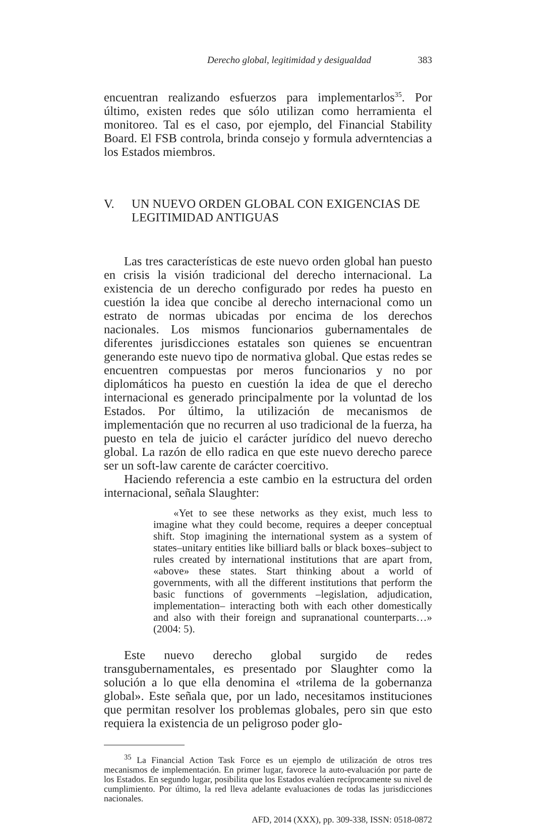Derecho global, legitimidad y desigualdad 383
encuentran realizando esfuerzos para implementarlos<sup>35</sup>. Por último, existen redes que sólo utilizan como herramienta el monitoreo. Tal es el caso, por ejemplo, del Financial Stability Board. El FSB controla, brinda consejo y formula adverntencias a los Estados miembros.
V. UN NUEVO ORDEN GLOBAL CON EXIGENCIAS DE LEGITIMIDAD ANTIGUAS
Las tres características de este nuevo orden global han puesto en crisis la visión tradicional del derecho internacional. La existencia de un derecho configurado por redes ha puesto en cuestión la idea que concibe al derecho internacional como un estrato de normas ubicadas por encima de los derechos nacionales. Los mismos funcionarios gubernamentales de diferentes jurisdicciones estatales son quienes se encuentran generando este nuevo tipo de normativa global. Que estas redes se encuentren compuestas por meros funcionarios y no por diplomáticos ha puesto en cuestión la idea de que el derecho internacional es generado principalmente por la voluntad de los Estados. Por último, la utilización de mecanismos de implementación que no recurren al uso tradicional de la fuerza, ha puesto en tela de juicio el carácter jurídico del nuevo derecho global. La razón de ello radica en que este nuevo derecho parece ser un soft-law carente de carácter coercitivo.
Haciendo referencia a este cambio en la estructura del orden internacional, señala Slaughter:
«Yet to see these networks as they exist, much less to imagine what they could become, requires a deeper conceptual shift. Stop imagining the international system as a system of states–unitary entities like billiard balls or black boxes–subject to rules created by international institutions that are apart from, «above» these states. Start thinking about a world of governments, with all the different institutions that perform the basic functions of governments –legislation, adjudication, implementation– interacting both with each other domestically and also with their foreign and supranational counterparts…» (2004: 5).
Este nuevo derecho global surgido de redes transgubernamentales, es presentado por Slaughter como la solución a lo que ella denomina el «trilema de la gobernanza global». Este señala que, por un lado, necesitamos instituciones que permitan resolver los problemas globales, pero sin que esto requiera la existencia de un peligroso poder glo-
<sup>35</sup> La Financial Action Task Force es un ejemplo de utilización de otros tres mecanismos de implementación. En primer lugar, favorece la auto-evaluación por parte de los Estados. En segundo lugar, posibilita que los Estados evalúen recíprocamente su nivel de cumplimiento. Por último, la red lleva adelante evaluaciones de todas las jurisdicciones nacionales.
AFD, 2014 (XXX), pp. 309-338, ISSN: 0518-0872